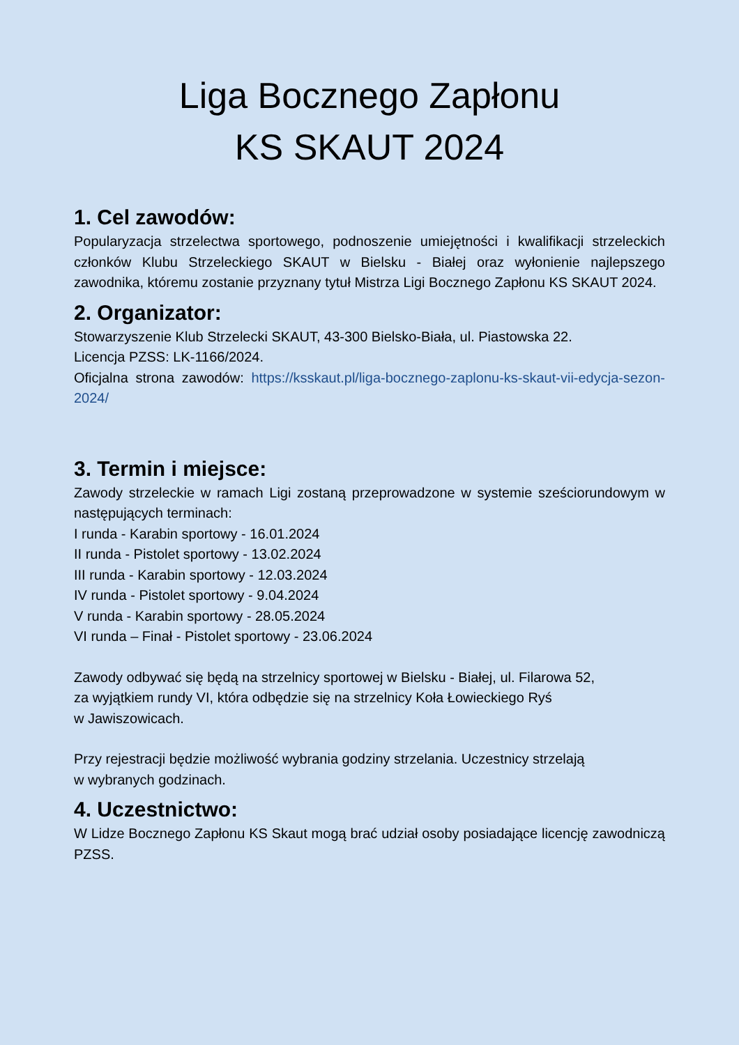Liga Bocznego Zapłonu
KS SKAUT 2024
1. Cel zawodów:
Popularyzacja strzelectwa sportowego, podnoszenie umiejętności i kwalifikacji strzeleckich członków Klubu Strzeleckiego SKAUT w Bielsku - Białej oraz wyłonienie najlepszego zawodnika, któremu zostanie przyznany tytuł Mistrza Ligi Bocznego Zapłonu KS SKAUT 2024.
2. Organizator:
Stowarzyszenie Klub Strzelecki SKAUT, 43-300 Bielsko-Biała, ul. Piastowska 22.
Licencja PZSS: LK-1166/2024.
Oficjalna strona zawodów: https://ksskaut.pl/liga-bocznego-zaplonu-ks-skaut-vii-edycja-sezon-2024/
3. Termin i miejsce:
Zawody strzeleckie w ramach Ligi zostaną przeprowadzone w systemie sześciorundowym w następujących terminach:
I runda - Karabin sportowy - 16.01.2024
II runda - Pistolet sportowy - 13.02.2024
III runda - Karabin sportowy - 12.03.2024
IV runda - Pistolet sportowy - 9.04.2024
V runda - Karabin sportowy - 28.05.2024
VI runda – Finał - Pistolet sportowy - 23.06.2024
Zawody odbywać się będą na strzelnicy sportowej w Bielsku - Białej, ul. Filarowa 52,
za wyjątkiem rundy VI, która odbędzie się na strzelnicy Koła Łowieckiego Ryś
w Jawiszowicach.
Przy rejestracji będzie możliwość wybrania godziny strzelania. Uczestnicy strzelają
w wybranych godzinach.
4. Uczestnictwo:
W Lidze Bocznego Zapłonu KS Skaut mogą brać udział osoby posiadające licencję zawodniczą PZSS.